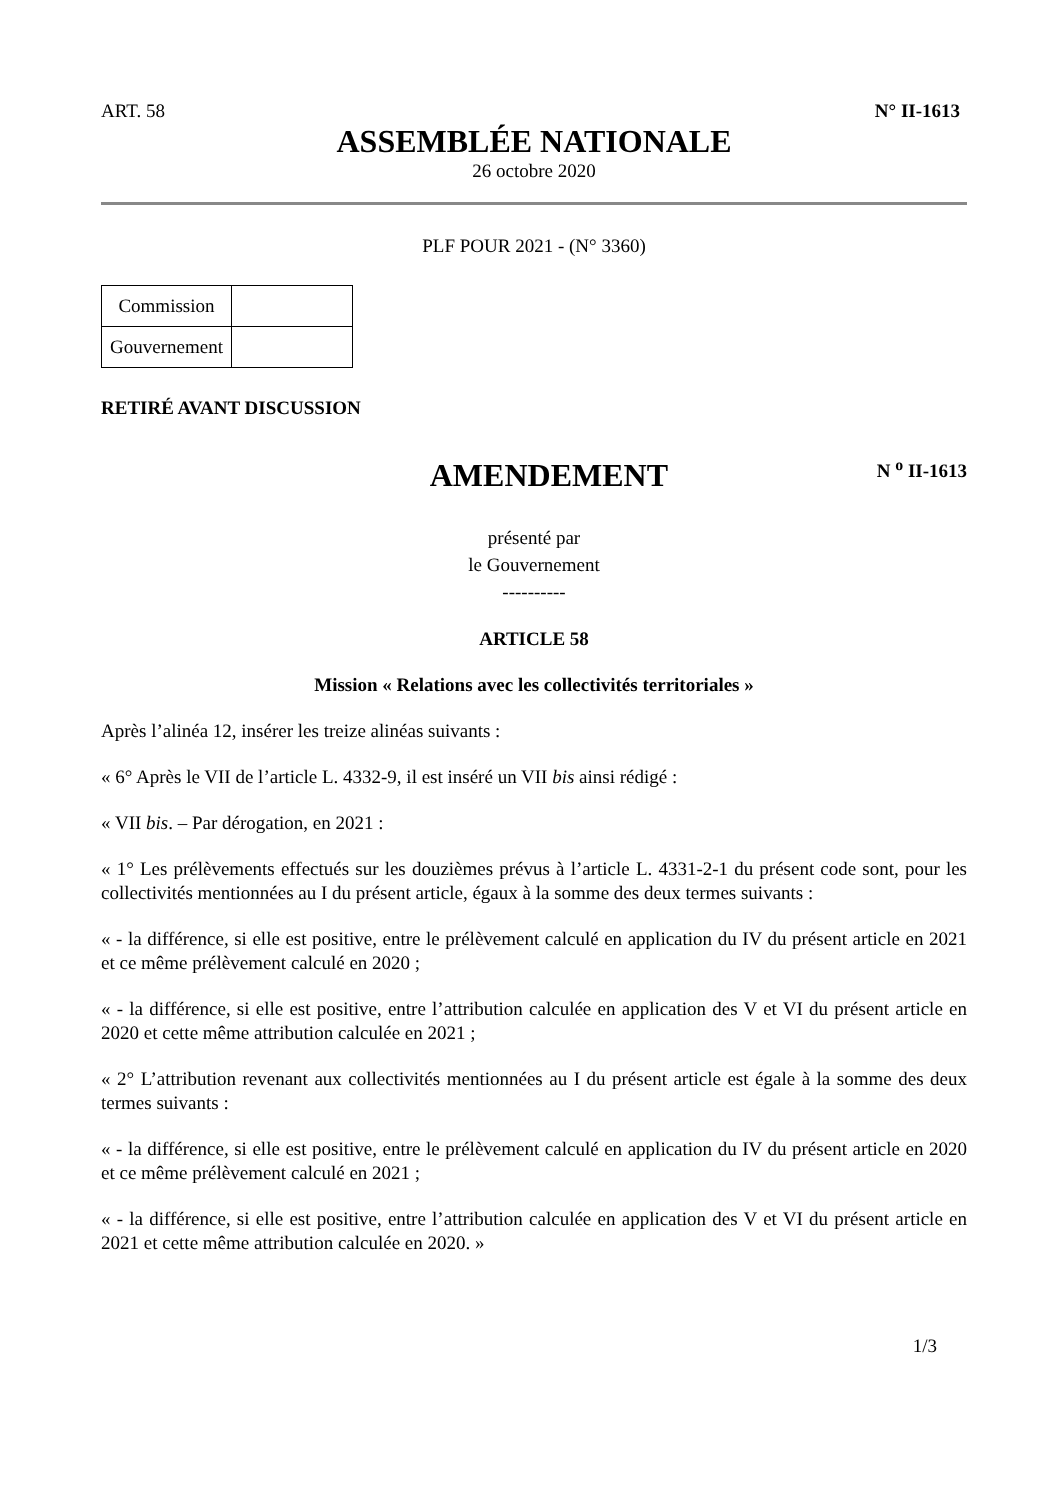ART. 58 N° II-1613
ASSEMBLÉE NATIONALE
26 octobre 2020
PLF POUR 2021 - (N° 3360)
| Commission | |
| Gouvernement | |
RETIRÉ AVANT DISCUSSION
AMENDEMENT
N <sup>o</sup> II-1613
présenté par
le Gouvernement
----------
ARTICLE 58
Mission « Relations avec les collectivités territoriales »
Après l’alinéa 12, insérer les treize alinéas suivants :
« 6° Après le VII de l’article L. 4332-9, il est inséré un VII bis ainsi rédigé :
« VII bis. – Par dérogation, en 2021 :
« 1° Les prélèvements effectués sur les douzièmes prévus à l’article L. 4331-2-1 du présent code sont, pour les collectivités mentionnées au I du présent article, égaux à la somme des deux termes suivants :
« - la différence, si elle est positive, entre le prélèvement calculé en application du IV du présent article en 2021 et ce même prélèvement calculé en 2020 ;
« - la différence, si elle est positive, entre l’attribution calculée en application des V et VI du présent article en 2020 et cette même attribution calculée en 2021 ;
« 2° L’attribution revenant aux collectivités mentionnées au I du présent article est égale à la somme des deux termes suivants :
« - la différence, si elle est positive, entre le prélèvement calculé en application du IV du présent article en 2020 et ce même prélèvement calculé en 2021 ;
« - la différence, si elle est positive, entre l’attribution calculée en application des V et VI du présent article en 2021 et cette même attribution calculée en 2020. »
1/3